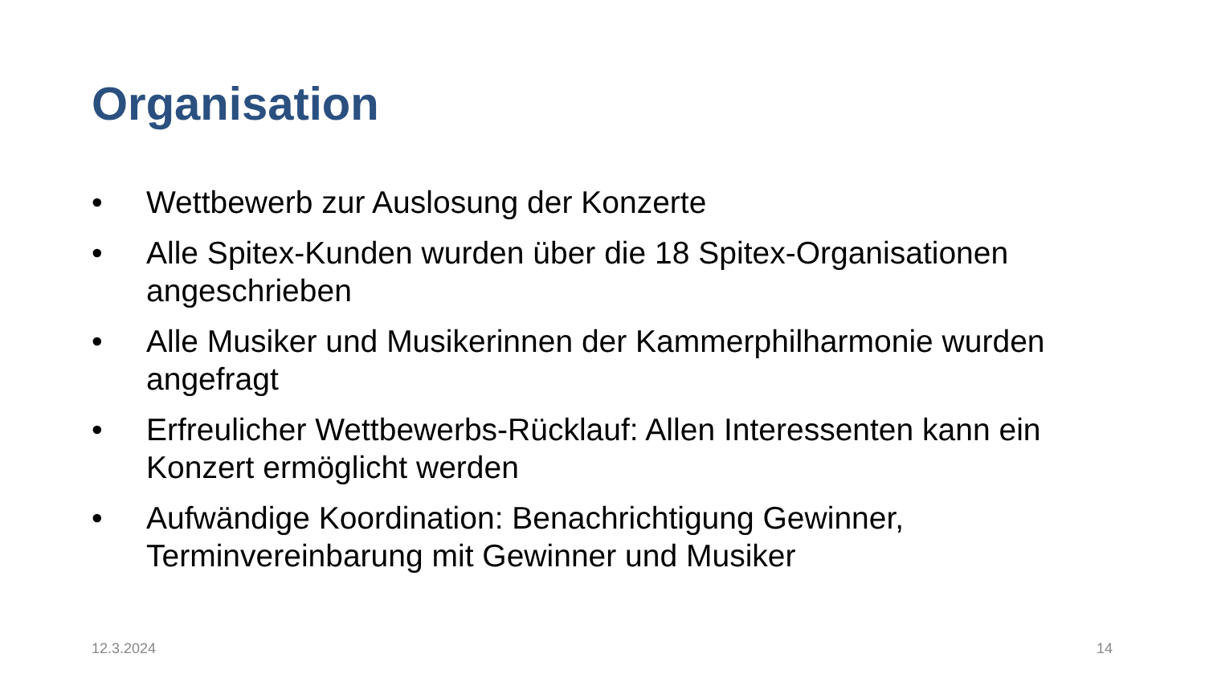Organisation
• Wettbewerb zur Auslosung der Konzerte
• Alle Spitex-Kunden wurden über die 18 Spitex-Organisationen angeschrieben
• Alle Musiker und Musikerinnen der Kammerphilharmonie wurden angefragt
• Erfreulicher Wettbewerbs-Rücklauf: Allen Interessenten kann ein Konzert ermöglicht werden
• Aufwändige Koordination: Benachrichtigung Gewinner, Terminvereinbarung mit Gewinner und Musiker
12.3.2024 14